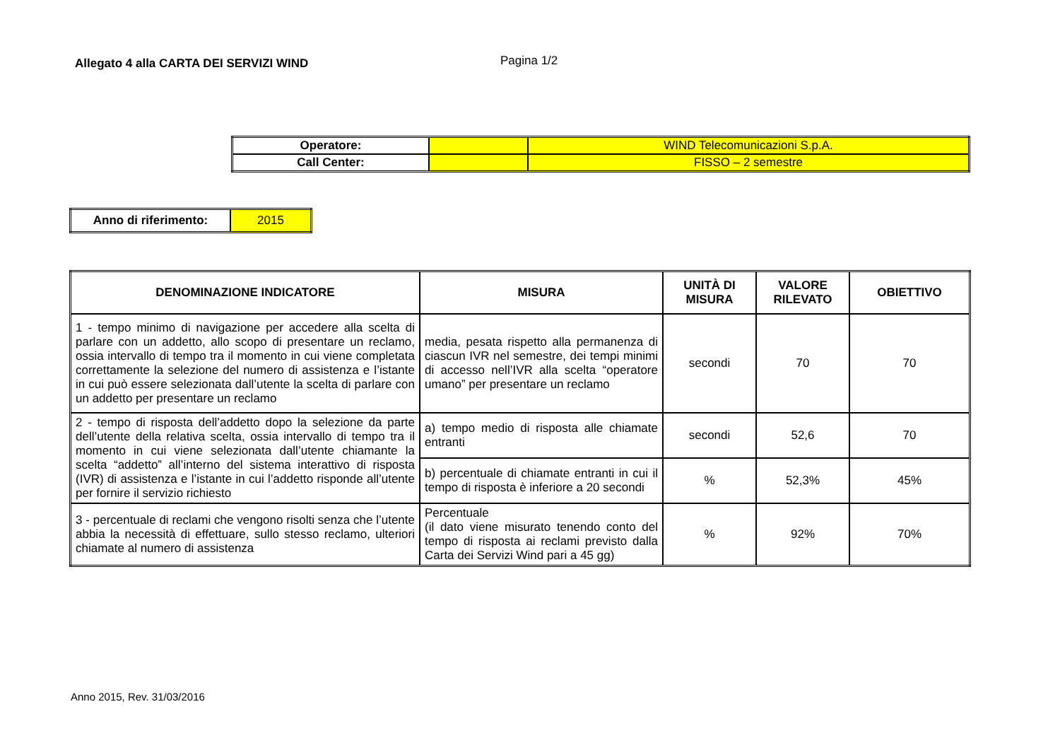Allegato 4 alla CARTA DEI SERVIZI WIND
Pagina 1/2
| Operatore: | | WIND Telecomunicazioni S.p.A. |
| Call Center: | | FISSO – 2 semestre |
| Anno di riferimento: | 2015 |
| DENOMINAZIONE INDICATORE | MISURA | UNITÀ DI MISURA | VALORE RILEVATO | OBIETTIVO |
| --- | --- | --- | --- | --- |
| 1 - tempo minimo di navigazione per accedere alla scelta di parlare con un addetto, allo scopo di presentare un reclamo, ossia intervallo di tempo tra il momento in cui viene completata correttamente la selezione del numero di assistenza e l’istante in cui può essere selezionata dall’utente la scelta di parlare con un addetto per presentare un reclamo | media, pesata rispetto alla permanenza di ciascun IVR nel semestre, dei tempi minimi di accesso nell’IVR alla scelta “operatore umano” per presentare un reclamo | secondi | 70 | 70 |
| 2 - tempo di risposta dell’addetto dopo la selezione da parte dell’utente della relativa scelta, ossia intervallo di tempo tra il momento in cui viene selezionata dall’utente chiamante la scelta “addetto” all’interno del sistema interattivo di risposta (IVR) di assistenza e l’istante in cui l’addetto risponde all’utente per fornire il servizio richiesto | a) tempo medio di risposta alle chiamate entranti | secondi | 52,6 | 70 |
| | b) percentuale di chiamate entranti in cui il tempo di risposta è inferiore a 20 secondi | % | 52,3% | 45% |
| 3 - percentuale di reclami che vengono risolti senza che l’utente abbia la necessità di effettuare, sullo stesso reclamo, ulteriori chiamate al numero di assistenza | Percentuale (il dato viene misurato tenendo conto del tempo di risposta ai reclami previsto dalla Carta dei Servizi Wind pari a 45 gg) | % | 92% | 70% |
Anno 2015, Rev. 31/03/2016